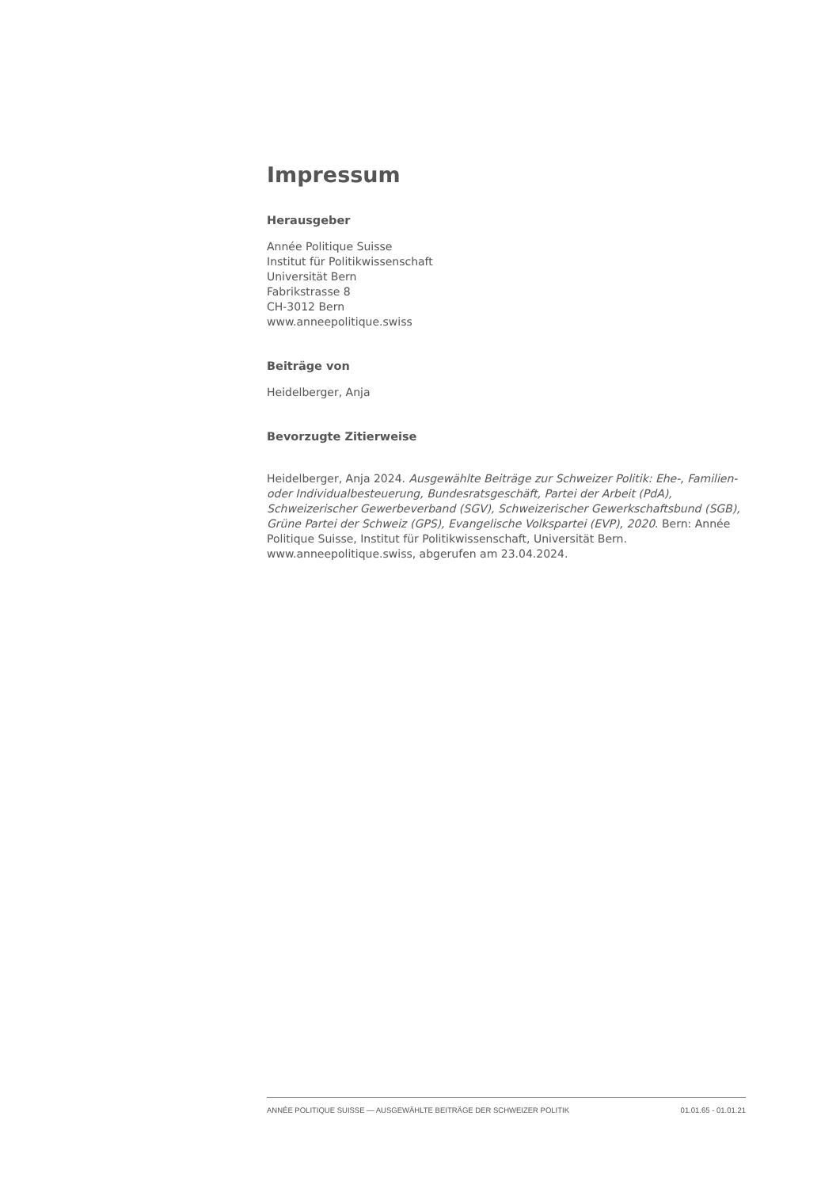Impressum
Herausgeber
Année Politique Suisse
Institut für Politikwissenschaft
Universität Bern
Fabrikstrasse 8
CH-3012 Bern
www.anneepolitique.swiss
Beiträge von
Heidelberger, Anja
Bevorzugte Zitierweise
Heidelberger, Anja 2024. Ausgewählte Beiträge zur Schweizer Politik: Ehe-, Familien- oder Individualbesteuerung, Bundesratsgeschäft, Partei der Arbeit (PdA), Schweizerischer Gewerbeverband (SGV), Schweizerischer Gewerkschaftsbund (SGB), Grüne Partei der Schweiz (GPS), Evangelische Volkspartei (EVP), 2020. Bern: Année Politique Suisse, Institut für Politikwissenschaft, Universität Bern. www.anneepolitique.swiss, abgerufen am 23.04.2024.
ANNÉE POLITIQUE SUISSE — AUSGEWÄHLTE BEITRÄGE DER SCHWEIZER POLITIK 01.01.65 - 01.01.21